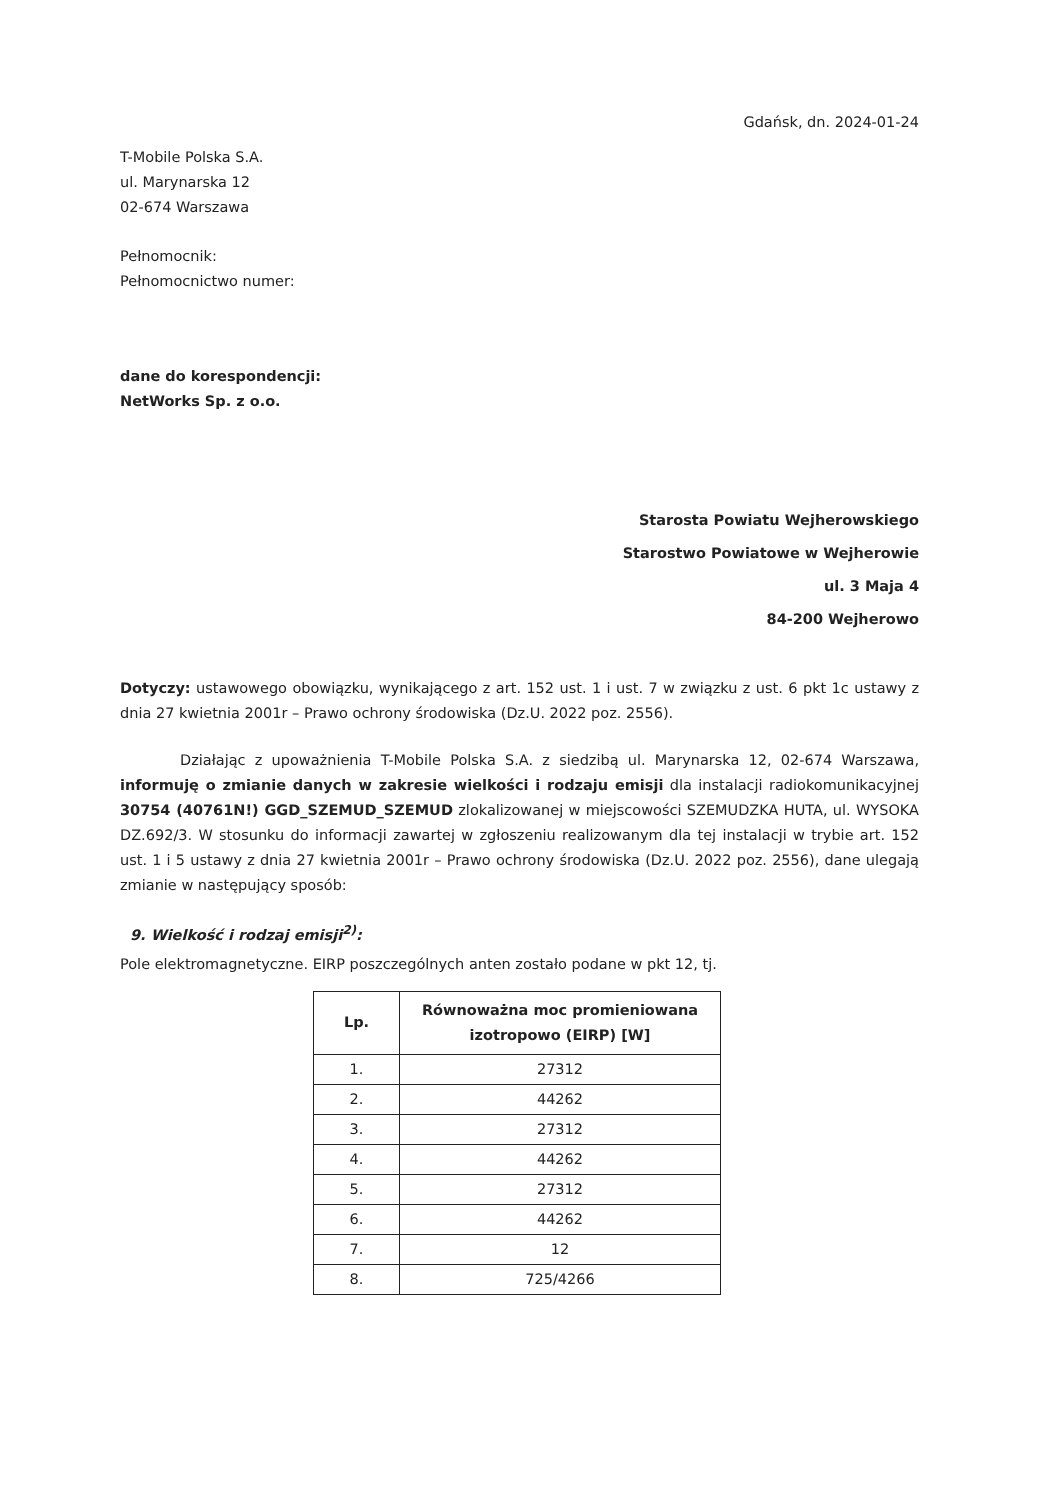Gdańsk, dn. 2024-01-24
T-Mobile Polska S.A.
ul. Marynarska 12
02-674 Warszawa
Pełnomocnik:
Pełnomocnictwo numer:
dane do korespondencji:
NetWorks Sp. z o.o.
Starosta Powiatu Wejherowskiego
Starostwo Powiatowe w Wejherowie
ul. 3 Maja 4
84-200 Wejherowo
Dotyczy: ustawowego obowiązku, wynikającego z art. 152 ust. 1 i ust. 7 w związku z ust. 6 pkt 1c ustawy z dnia 27 kwietnia 2001r – Prawo ochrony środowiska (Dz.U. 2022 poz. 2556).
Działając z upoważnienia T-Mobile Polska S.A. z siedzibą ul. Marynarska 12, 02-674 Warszawa, informuję o zmianie danych w zakresie wielkości i rodzaju emisji dla instalacji radiokomunikacyjnej 30754 (40761N!) GGD_SZEMUD_SZEMUD zlokalizowanej w miejscowości SZEMUDZKA HUTA, ul. WYSOKA DZ.692/3. W stosunku do informacji zawartej w zgłoszeniu realizowanym dla tej instalacji w trybie art. 152 ust. 1 i 5 ustawy z dnia 27 kwietnia 2001r – Prawo ochrony środowiska (Dz.U. 2022 poz. 2556), dane ulegają zmianie w następujący sposób:
9. Wielkość i rodzaj emisji<sup>2)</sup>:
Pole elektromagnetyczne. EIRP poszczególnych anten zostało podane w pkt 12, tj.
| Lp. | Równoważna moc promieniowana izotropowo (EIRP) [W] |
| --- | --- |
| 1. | 27312 |
| 2. | 44262 |
| 3. | 27312 |
| 4. | 44262 |
| 5. | 27312 |
| 6. | 44262 |
| 7. | 12 |
| 8. | 725/4266 |